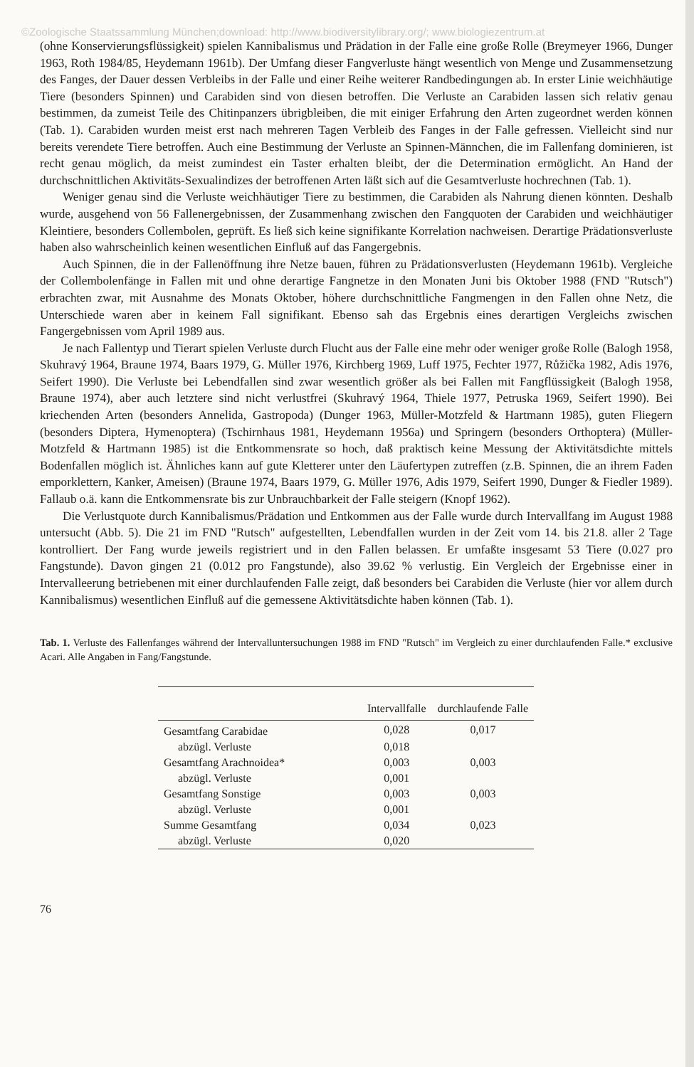©Zoologische Staatssammlung München;download: http://www.biodiversitylibrary.org/; www.biologiezentrum.at
(ohne Konservierungsflüssigkeit) spielen Kannibalismus und Prädation in der Falle eine große Rolle (Breymeyer 1966, Dunger 1963, Roth 1984/85, Heydemann 1961b). Der Umfang dieser Fangverluste hängt wesentlich von Menge und Zusammensetzung des Fanges, der Dauer dessen Verbleibs in der Falle und einer Reihe weiterer Randbedingungen ab. In erster Linie weichhäutige Tiere (besonders Spinnen) und Carabiden sind von diesen betroffen. Die Verluste an Carabiden lassen sich relativ genau bestimmen, da zumeist Teile des Chitinpanzers übrigbleiben, die mit einiger Erfahrung den Arten zugeordnet werden können (Tab. 1). Carabiden wurden meist erst nach mehreren Tagen Verbleib des Fanges in der Falle gefressen. Vielleicht sind nur bereits verendete Tiere betroffen. Auch eine Bestimmung der Verluste an Spinnen-Männchen, die im Fallenfang dominieren, ist recht genau möglich, da meist zumindest ein Taster erhalten bleibt, der die Determination ermöglicht. An Hand der durchschnittlichen Aktivitäts-Sexualindizes der betroffenen Arten läßt sich auf die Gesamtverluste hochrechnen (Tab. 1).
Weniger genau sind die Verluste weichhäutiger Tiere zu bestimmen, die Carabiden als Nahrung dienen könnten. Deshalb wurde, ausgehend von 56 Fallenergebnissen, der Zusammenhang zwischen den Fangquoten der Carabiden und weichhäutiger Kleintiere, besonders Collembolen, geprüft. Es ließ sich keine signifikante Korrelation nachweisen. Derartige Prädationsverluste haben also wahrscheinlich keinen wesentlichen Einfluß auf das Fangergebnis.
Auch Spinnen, die in der Fallenöffnung ihre Netze bauen, führen zu Prädationsverlusten (Heydemann 1961b). Vergleiche der Collembolenfänge in Fallen mit und ohne derartige Fangnetze in den Monaten Juni bis Oktober 1988 (FND "Rutsch") erbrachten zwar, mit Ausnahme des Monats Oktober, höhere durchschnittliche Fangmengen in den Fallen ohne Netz, die Unterschiede waren aber in keinem Fall signifikant. Ebenso sah das Ergebnis eines derartigen Vergleichs zwischen Fangergebnissen vom April 1989 aus.
Je nach Fallentyp und Tierart spielen Verluste durch Flucht aus der Falle eine mehr oder weniger große Rolle (Balogh 1958, Skuhravý 1964, Braune 1974, Baars 1979, G. Müller 1976, Kirchberg 1969, Luff 1975, Fechter 1977, Růžička 1982, Adis 1976, Seifert 1990). Die Verluste bei Lebendfallen sind zwar wesentlich größer als bei Fallen mit Fangflüssigkeit (Balogh 1958, Braune 1974), aber auch letztere sind nicht verlustfrei (Skuhravý 1964, Thiele 1977, Petruska 1969, Seifert 1990). Bei kriechenden Arten (besonders Annelida, Gastropoda) (Dunger 1963, Müller-Motzfeld & Hartmann 1985), guten Fliegern (besonders Diptera, Hymenoptera) (Tschirnhaus 1981, Heydemann 1956a) und Springern (besonders Orthoptera) (Müller-Motzfeld & Hartmann 1985) ist die Entkommensrate so hoch, daß praktisch keine Messung der Aktivitätsdichte mittels Bodenfallen möglich ist. Ähnliches kann auf gute Kletterer unter den Läufertypen zutreffen (z.B. Spinnen, die an ihrem Faden emporklettern, Kanker, Ameisen) (Braune 1974, Baars 1979, G. Müller 1976, Adis 1979, Seifert 1990, Dunger & Fiedler 1989). Fallaub o.ä. kann die Entkommensrate bis zur Unbrauchbarkeit der Falle steigern (Knopf 1962).
Die Verlustquote durch Kannibalismus/Prädation und Entkommen aus der Falle wurde durch Intervallfang im August 1988 untersucht (Abb. 5). Die 21 im FND "Rutsch" aufgestellten, Lebendfallen wurden in der Zeit vom 14. bis 21.8. aller 2 Tage kontrolliert. Der Fang wurde jeweils registriert und in den Fallen belassen. Er umfaßte insgesamt 53 Tiere (0.027 pro Fangstunde). Davon gingen 21 (0.012 pro Fangstunde), also 39.62 % verlustig. Ein Vergleich der Ergebnisse einer in Intervalleerung betriebenen mit einer durchlaufenden Falle zeigt, daß besonders bei Carabiden die Verluste (hier vor allem durch Kannibalismus) wesentlichen Einfluß auf die gemessene Aktivitätsdichte haben können (Tab. 1).
Tab. 1. Verluste des Fallenfanges während der Intervalluntersuchungen 1988 im FND "Rutsch" im Vergleich zu einer durchlaufenden Falle.* exclusive Acari. Alle Angaben in Fang/Fangstunde.
| | Intervallfalle | durchlaufende Falle |
| --- | --- | --- |
| Gesamtfang Carabidae | 0,028 | 0,017 |
| abzügl. Verluste | 0,018 | |
| Gesamtfang Arachnoidea* | 0,003 | 0,003 |
| abzügl. Verluste | 0,001 | |
| Gesamtfang Sonstige | 0,003 | 0,003 |
| abzügl. Verluste | 0,001 | |
| Summe Gesamtfang | 0,034 | 0,023 |
| abzügl. Verluste | 0,020 | |
76